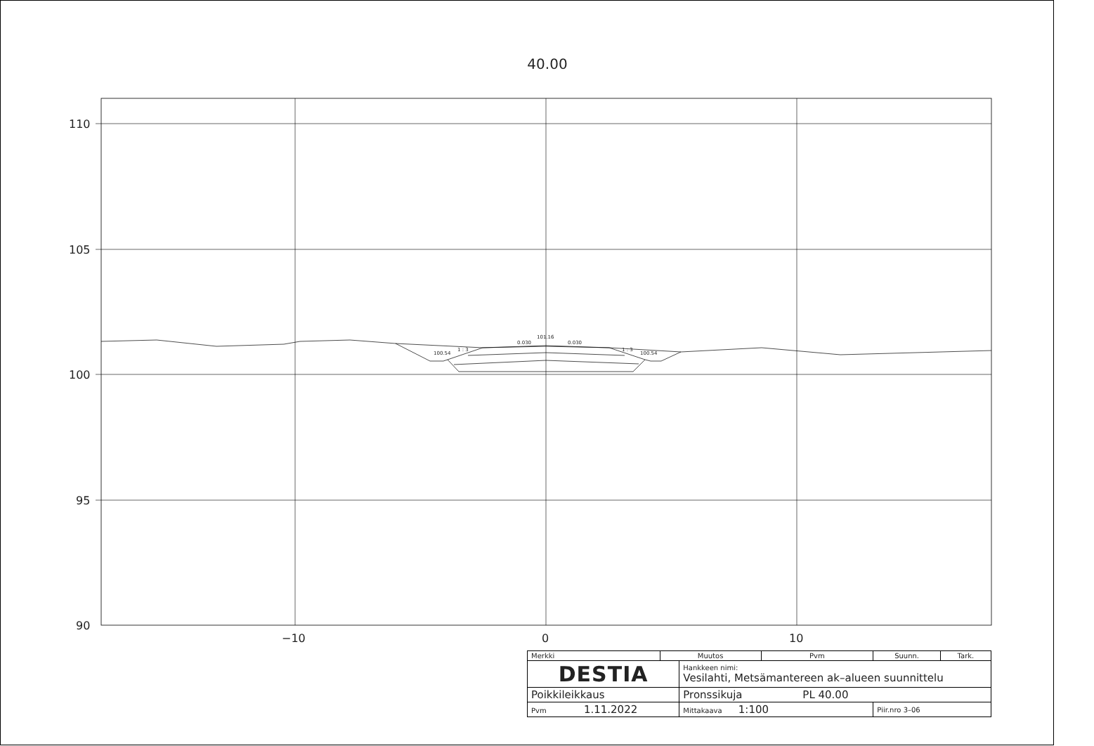40.00
110
105
100
95
90
−10
0
10
101.16
0.030
0.030
100.54
100.54
1 : 3
1 : 3
| Merkki | Muutos | | Pvm | Suunn. | Tark. |
| DESTIA | | Hankkeen nimi: Vesilahti, Metsämantereen ak–alueen suunnittelu | | | |
| Poikkileikkaus | | Pronssikuja PL 40.00 | | | |
| Pvm 1.11.2022 | | Mittakaava 1:100 | | Piir.nro 3–06 | |